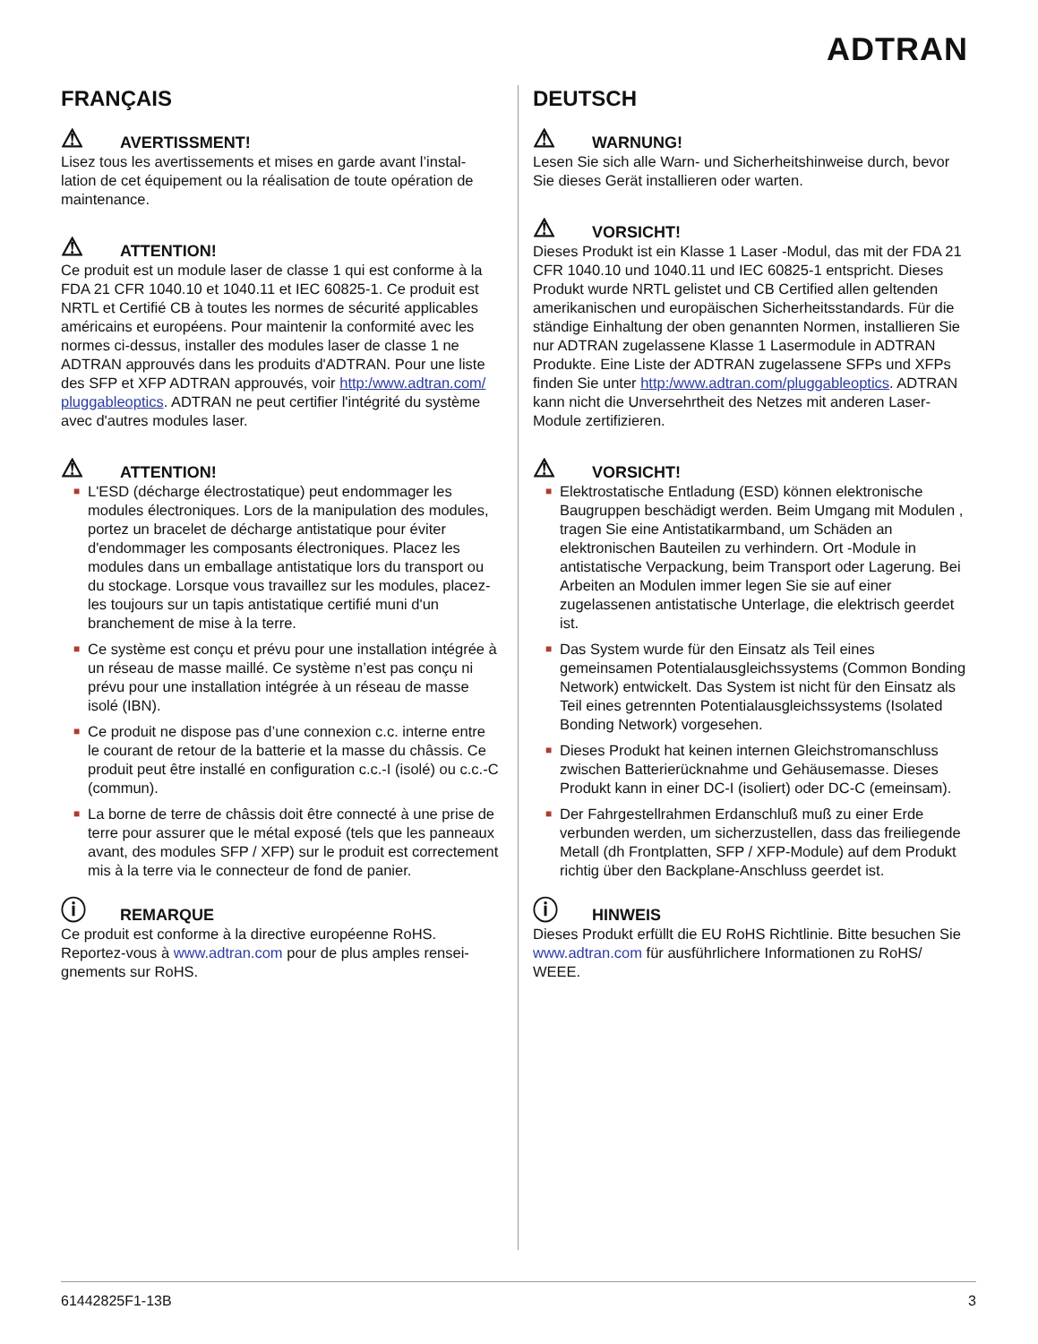ADTRAN
FRANÇAIS
⚠ AVERTISSMENT!
Lisez tous les avertissements et mises en garde avant l’instal-lation de cet équipement ou la réalisation de toute opération de maintenance.
⚠ ATTENTION!
Ce produit est un module laser de classe 1 qui est conforme à la FDA 21 CFR 1040.10 et 1040.11 et IEC 60825-1. Ce produit est NRTL et Certifié CB à toutes les normes de sécurité applicables américains et européens. Pour maintenir la conformité avec les normes ci-dessus, installer des modules laser de classe 1 ne ADTRAN approuvés dans les produits d'ADTRAN. Pour une liste des SFP et XFP ADTRAN approuvés, voir http:/www.adtran.com/ pluggableoptics. ADTRAN ne peut certifier l'intégrité du système avec d'autres modules laser.
⚠ ATTENTION!
■ L'ESD (décharge électrostatique) peut endommager les modules électroniques. Lors de la manipulation des modules, portez un bracelet de décharge antistatique pour éviter d'endommager les composants électroniques. Placez les modules dans un emballage antistatique lors du transport ou du stockage. Lorsque vous travaillez sur les modules, placez-les toujours sur un tapis antistatique certifié muni d'un branchement de mise à la terre.
■ Ce système est conçu et prévu pour une installation intégrée à un réseau de masse maillé. Ce système n’est pas conçu ni prévu pour une installation intégrée à un réseau de masse isolé (IBN).
■ Ce produit ne dispose pas d’une connexion c.c. interne entre le courant de retour de la batterie et la masse du châssis. Ce produit peut être installé en configuration c.c.-I (isolé) ou c.c.-C (commun).
■ La borne de terre de châssis doit être connecté à une prise de terre pour assurer que le métal exposé (tels que les panneaux avant, des modules SFP / XFP) sur le produit est correctement mis à la terre via le connecteur de fond de panier.
ⓘ REMARQUE
Ce produit est conforme à la directive européenne RoHS. Reportez-vous à www.adtran.com pour de plus amples rensei-gnements sur RoHS.
DEUTSCH
⚠ WARNUNG!
Lesen Sie sich alle Warn- und Sicherheitshinweise durch, bevor Sie dieses Gerät installieren oder warten.
⚠ VORSICHT!
Dieses Produkt ist ein Klasse 1 Laser -Modul, das mit der FDA 21 CFR 1040.10 und 1040.11 und IEC 60825-1 entspricht. Dieses Produkt wurde NRTL gelistet und CB Certified allen geltenden amerikanischen und europäischen Sicherheitsstandards. Für die ständige Einhaltung der oben genannten Normen, installieren Sie nur ADTRAN zugelassene Klasse 1 Lasermodule in ADTRAN Produkte. Eine Liste der ADTRAN zugelassene SFPs und XFPs finden Sie unter http:/www.adtran.com/pluggableoptics. ADTRAN kann nicht die Unversehrtheit des Netzes mit anderen Laser-Module zertifizieren.
⚠ VORSICHT!
■ Elektrostatische Entladung (ESD) können elektronische Baugruppen beschädigt werden. Beim Umgang mit Modulen , tragen Sie eine Antistatikarmband, um Schäden an elektronischen Bauteilen zu verhindern. Ort -Module in antistatische Verpackung, beim Transport oder Lagerung. Bei Arbeiten an Modulen immer legen Sie sie auf einer zugelassenen antistatische Unterlage, die elektrisch geerdet ist.
■ Das System wurde für den Einsatz als Teil eines gemeinsamen Potentialausgleichssystems (Common Bonding Network) entwickelt. Das System ist nicht für den Einsatz als Teil eines getrennten Potentialausgleichssystems (Isolated Bonding Network) vorgesehen.
■ Dieses Produkt hat keinen internen Gleichstromanschluss zwischen Batterierücknahme und Gehäusemasse. Dieses Produkt kann in einer DC-I (isoliert) oder DC-C (emeinsam).
■ Der Fahrgestellrahmen Erdanschluß muß zu einer Erde verbunden werden, um sicherzustellen, dass das freiliegende Metall (dh Frontplatten, SFP / XFP-Module) auf dem Produkt richtig über den Backplane-Anschluss geerdet ist.
ⓘ HINWEIS
Dieses Produkt erfüllt die EU RoHS Richtlinie. Bitte besuchen Sie www.adtran.com für ausführlichere Informationen zu RoHS/ WEEE.
61442825F1-13B 3